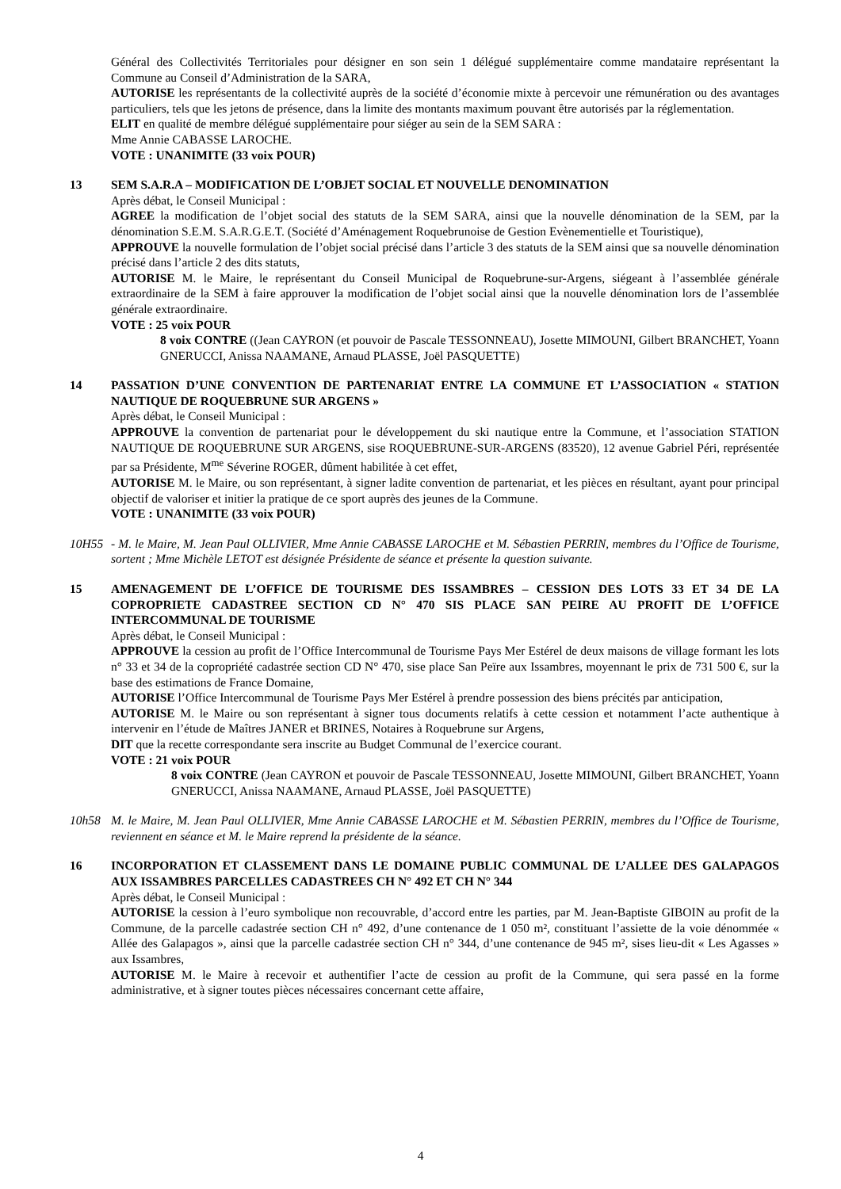Général des Collectivités Territoriales pour désigner en son sein 1 délégué supplémentaire comme mandataire représentant la Commune au Conseil d’Administration de la SARA,
AUTORISE les représentants de la collectivité auprès de la société d’économie mixte à percevoir une rémunération ou des avantages particuliers, tels que les jetons de présence, dans la limite des montants maximum pouvant être autorisés par la réglementation.
ELIT en qualité de membre délégué supplémentaire pour siéger au sein de la SEM SARA :
Mme Annie CABASSE LAROCHE.
VOTE : UNANIMITE (33 voix POUR)
13 SEM S.A.R.A – MODIFICATION DE L’OBJET SOCIAL ET NOUVELLE DENOMINATION
Après débat, le Conseil Municipal :
AGREE la modification de l’objet social des statuts de la SEM SARA, ainsi que la nouvelle dénomination de la SEM, par la dénomination S.E.M. S.A.R.G.E.T. (Société d’Aménagement Roquebrunoise de Gestion Evènementielle et Touristique),
APPROUVE la nouvelle formulation de l’objet social précisé dans l’article 3 des statuts de la SEM ainsi que sa nouvelle dénomination précisé dans l’article 2 des dits statuts,
AUTORISE M. le Maire, le représentant du Conseil Municipal de Roquebrune-sur-Argens, siégeant à l’assemblée générale extraordinaire de la SEM à faire approuver la modification de l’objet social ainsi que la nouvelle dénomination lors de l’assemblée générale extraordinaire.
VOTE : 25 voix POUR
8 voix CONTRE ((Jean CAYRON (et pouvoir de Pascale TESSONNEAU), Josette MIMOUNI, Gilbert BRANCHET, Yoann GNERUCCI, Anissa NAAMANE, Arnaud PLASSE, Joël PASQUETTE)
14 PASSATION D’UNE CONVENTION DE PARTENARIAT ENTRE LA COMMUNE ET L’ASSOCIATION « STATION NAUTIQUE DE ROQUEBRUNE SUR ARGENS »
Après débat, le Conseil Municipal :
APPROUVE la convention de partenariat pour le développement du ski nautique entre la Commune, et l’association STATION NAUTIQUE DE ROQUEBRUNE SUR ARGENS, sise ROQUEBRUNE-SUR-ARGENS (83520), 12 avenue Gabriel Péri, représentée par sa Présidente, M<sup>me</sup> Séverine ROGER, dûment habilitée à cet effet,
AUTORISE M. le Maire, ou son représentant, à signer ladite convention de partenariat, et les pièces en résultant, ayant pour principal objectif de valoriser et initier la pratique de ce sport auprès des jeunes de la Commune.
VOTE : UNANIMITE (33 voix POUR)
10H55 - M. le Maire, M. Jean Paul OLLIVIER, Mme Annie CABASSE LAROCHE et M. Sébastien PERRIN, membres du l’Office de Tourisme, sortent ; Mme Michèle LETOT est désignée Présidente de séance et présente la question suivante.
15 AMENAGEMENT DE L’OFFICE DE TOURISME DES ISSAMBRES – CESSION DES LOTS 33 ET 34 DE LA COPROPRIETE CADASTREE SECTION CD N° 470 SIS PLACE SAN PEIRE AU PROFIT DE L’OFFICE INTERCOMMUNAL DE TOURISME
Après débat, le Conseil Municipal :
APPROUVE la cession au profit de l’Office Intercommunal de Tourisme Pays Mer Estérel de deux maisons de village formant les lots n° 33 et 34 de la copropriété cadastrée section CD N° 470, sise place San Peïre aux Issambres, moyennant le prix de 731 500 €, sur la base des estimations de France Domaine,
AUTORISE l’Office Intercommunal de Tourisme Pays Mer Estérel à prendre possession des biens précités par anticipation,
AUTORISE M. le Maire ou son représentant à signer tous documents relatifs à cette cession et notamment l’acte authentique à intervenir en l’étude de Maîtres JANER et BRINES, Notaires à Roquebrune sur Argens,
DIT que la recette correspondante sera inscrite au Budget Communal de l’exercice courant.
VOTE : 21 voix POUR
8 voix CONTRE (Jean CAYRON et pouvoir de Pascale TESSONNEAU, Josette MIMOUNI, Gilbert BRANCHET, Yoann GNERUCCI, Anissa NAAMANE, Arnaud PLASSE, Joël PASQUETTE)
10h58 M. le Maire, M. Jean Paul OLLIVIER, Mme Annie CABASSE LAROCHE et M. Sébastien PERRIN, membres du l’Office de Tourisme, reviennent en séance et M. le Maire reprend la présidente de la séance.
16 INCORPORATION ET CLASSEMENT DANS LE DOMAINE PUBLIC COMMUNAL DE L’ALLEE DES GALAPAGOS AUX ISSAMBRES PARCELLES CADASTREES CH N° 492 ET CH N° 344
Après débat, le Conseil Municipal :
AUTORISE la cession à l’euro symbolique non recouvrable, d’accord entre les parties, par M. Jean-Baptiste GIBOIN au profit de la Commune, de la parcelle cadastrée section CH n° 492, d’une contenance de 1 050 m², constituant l’assiette de la voie dénommée « Allée des Galapagos », ainsi que la parcelle cadastrée section CH n° 344, d’une contenance de 945 m², sises lieu-dit « Les Agasses » aux Issambres,
AUTORISE M. le Maire à recevoir et authentifier l’acte de cession au profit de la Commune, qui sera passé en la forme administrative, et à signer toutes pièces nécessaires concernant cette affaire,
4